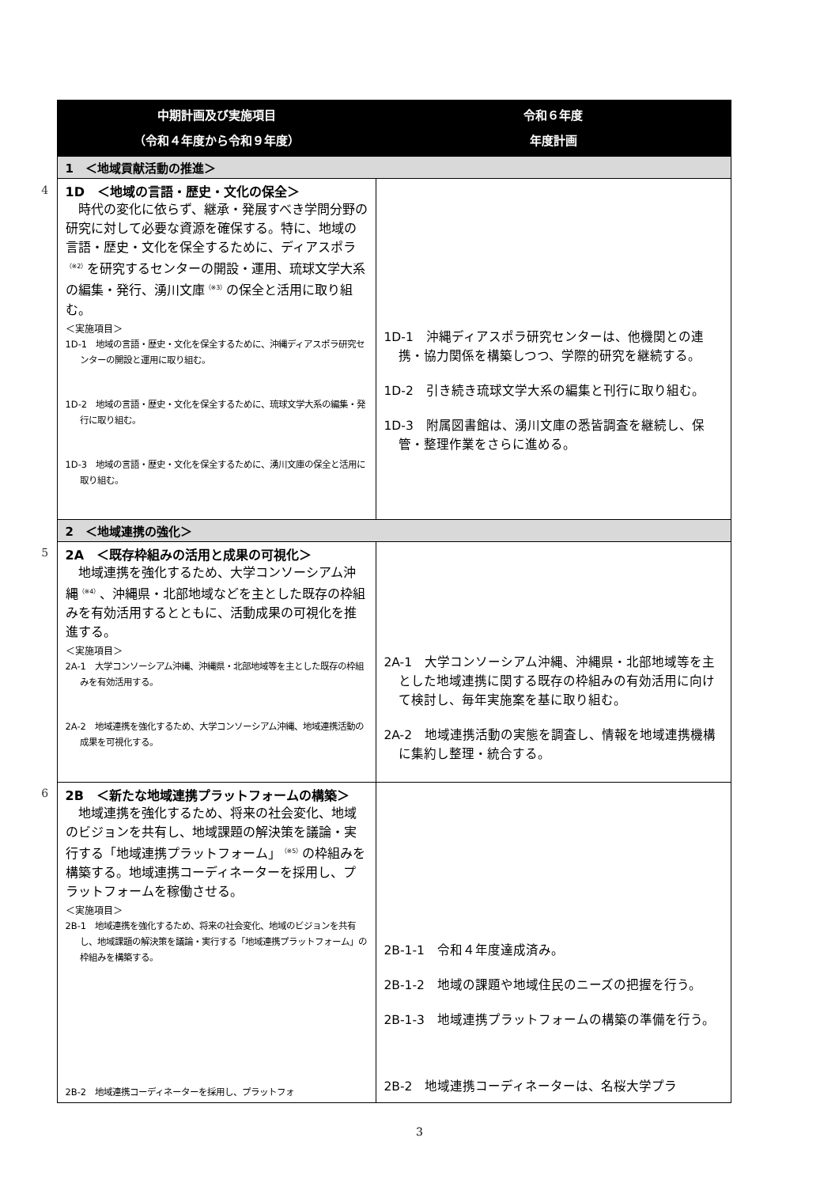| | 中期計画及び実施項目 （令和４年度から令和９年度） | 令和６年度 年度計画 |
| | 1 ＜地域貢献活動の推進＞ | |
| 4 | 1D ＜地域の言語・歴史・文化の保全＞ 時代の変化に依らず、継承・発展すべき学問分野の研究に対して必要な資源を確保する。特に、地域の言語・歴史・文化を保全するために、ディアスポラ<sup>（※2）</sup>を研究するセンターの開設・運用、琉球文学大系の編集・発行、湧川文庫<sup>（※3）</sup>の保全と活用に取り組む。 ＜実施項目＞ 1D-1 地域の言語・歴史・文化を保全するために、沖縄ディアスポラ研究センターの開設と運用に取り組む。 1D-2 地域の言語・歴史・文化を保全するために、琉球文学大系の編集・発行に取り組む。 1D-3 地域の言語・歴史・文化を保全するために、湧川文庫の保全と活用に取り組む。 | 1D-1 沖縄ディアスポラ研究センターは、他機関との連携・協力関係を構築しつつ、学際的研究を継続する。 1D-2 引き続き琉球文学大系の編集と刊行に取り組む。 1D-3 附属図書館は、湧川文庫の悉皆調査を継続し、保管・整理作業をさらに進める。 |
| | 2 ＜地域連携の強化＞ | |
| 5 | 2A ＜既存枠組みの活用と成果の可視化＞ 地域連携を強化するため、大学コンソーシアム沖縄<sup>（※4）</sup>、沖縄県・北部地域などを主とした既存の枠組みを有効活用するとともに、活動成果の可視化を推進する。 ＜実施項目＞ 2A-1 大学コンソーシアム沖縄、沖縄県・北部地域等を主とした既存の枠組みを有効活用する。 2A-2 地域連携を強化するため、大学コンソーシアム沖縄、地域連携活動の成果を可視化する。 | 2A-1 大学コンソーシアム沖縄、沖縄県・北部地域等を主とした地域連携に関する既存の枠組みの有効活用に向けて検討し、毎年実施案を基に取り組む。 2A-2 地域連携活動の実態を調査し、情報を地域連携機構に集約し整理・統合する。 |
| 6 | 2B ＜新たな地域連携プラットフォームの構築＞ 地域連携を強化するため、将来の社会変化、地域のビジョンを共有し、地域課題の解決策を議論・実行する「地域連携プラットフォーム」<sup>（※5）</sup>の枠組みを構築する。地域連携コーディネーターを採用し、プラットフォームを稼働させる。 ＜実施項目＞ 2B-1 地域連携を強化するため、将来の社会変化、地域のビジョンを共有し、地域課題の解決策を議論・実行する「地域連携プラットフォーム」の枠組みを構築する。 2B-2 地域連携コーディネーターを採用し、プラットフォ | 2B-1-1 令和４年度達成済み。 2B-1-2 地域の課題や地域住民のニーズの把握を行う。 2B-1-3 地域連携プラットフォームの構築の準備を行う。 2B-2 地域連携コーディネーターは、名桜大学プラ |
3